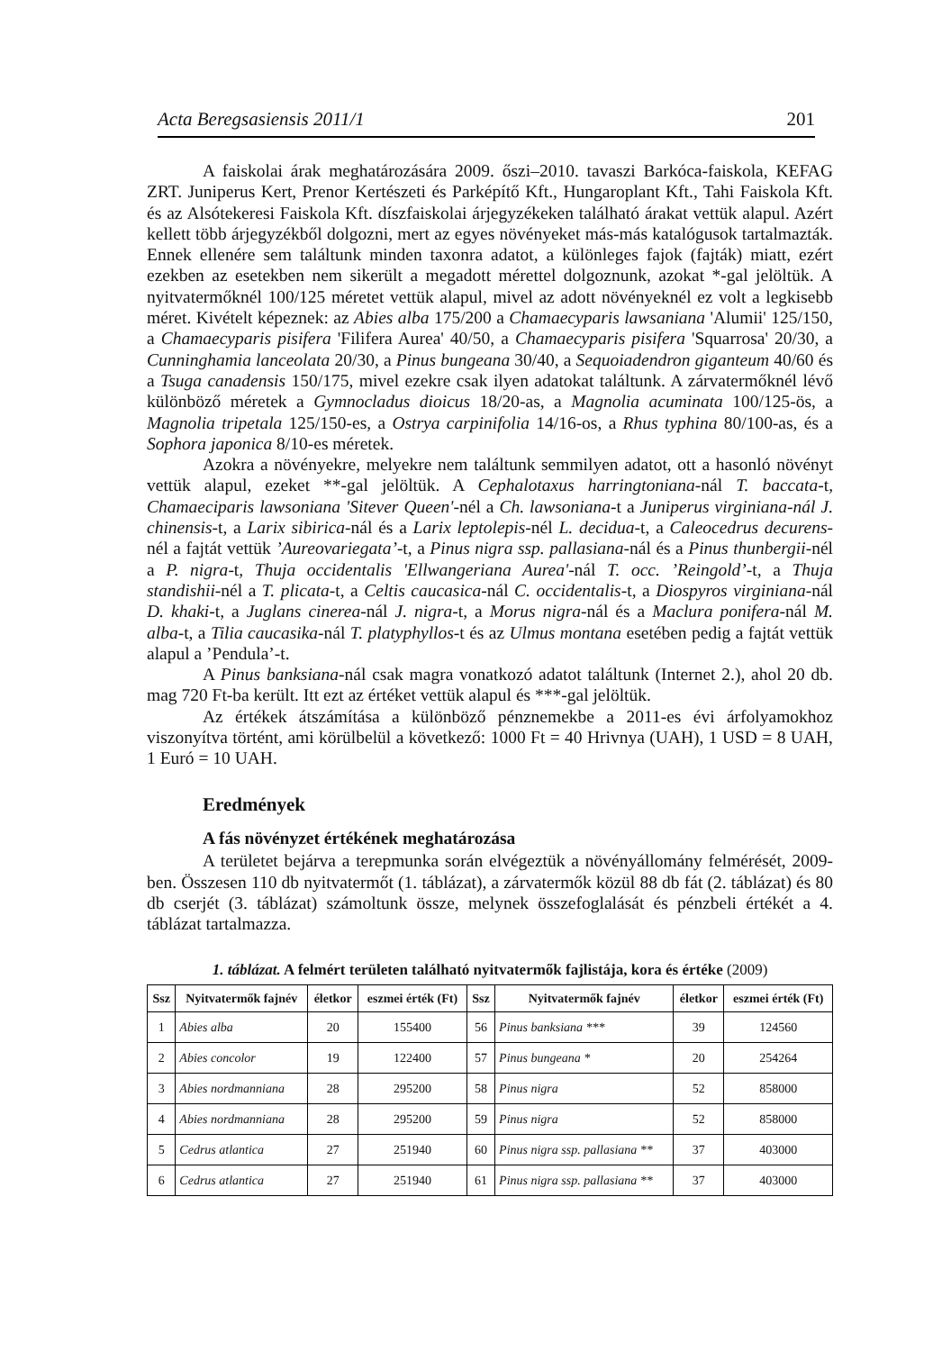Acta Beregsasiensis 2011/1 201
A faiskolai árak meghatározására 2009. őszi–2010. tavaszi Barkóca-faiskola, KEFAG ZRT. Juniperus Kert, Prenor Kertészeti és Parképítő Kft., Hungaroplant Kft., Tahi Faiskola Kft. és az Alsótekeresi Faiskola Kft. díszfaiskolai árjegyzékeken található árakat vettük alapul. Azért kellett több árjegyzékből dolgozni, mert az egyes növényeket más-más katalógusok tartalmazták. Ennek ellenére sem találtunk minden taxonra adatot, a különleges fajok (fajták) miatt, ezért ezekben az esetekben nem sikerült a megadott mérettel dolgoznunk, azokat *-gal jelöltük. A nyitvatermőknél 100/125 méretet vettük alapul, mivel az adott növényeknél ez volt a legkisebb méret. Kivételt képeznek: az Abies alba 175/200 a Chamaecyparis lawsaniana 'Alumii' 125/150, a Chamaecyparis pisifera 'Filifera Aurea' 40/50, a Chamaecyparis pisifera 'Squarrosa' 20/30, a Cunninghamia lanceolata 20/30, a Pinus bungeana 30/40, a Sequoiadendron giganteum 40/60 és a Tsuga canadensis 150/175, mivel ezekre csak ilyen adatokat találtunk. A zárvatermőknél lévő különböző méretek a Gymnocladus dioicus 18/20-as, a Magnolia acuminata 100/125-ös, a Magnolia tripetala 125/150-es, a Ostrya carpinifolia 14/16-os, a Rhus typhina 80/100-as, és a Sophora japonica 8/10-es méretek.
Azokra a növényekre, melyekre nem találtunk semmilyen adatot, ott a hasonló növényt vettük alapul, ezeket **-gal jelöltük. A Cephalotaxus harringtoniana-nál T. baccata-t, Chamaeciparis lawsoniana 'Sitever Queen'-nél a Ch. lawsoniana-t a Juniperus virginiana-nál J. chinensis-t, a Larix sibirica-nál és a Larix leptolepis-nél L. decidua-t, a Caleocedrus decurens-nél a fajtát vettük ’Aureovariegata’-t, a Pinus nigra ssp. pallasiana-nál és a Pinus thunbergii-nél a P. nigra-t, Thuja occidentalis 'Ellwangeriana Aurea'-nál T. occ. ’Reingold’-t, a Thuja standishii-nél a T. plicata-t, a Celtis caucasica-nál C. occidentalis-t, a Diospyros virginiana-nál D. khaki-t, a Juglans cinerea-nál J. nigra-t, a Morus nigra-nál és a Maclura ponifera-nál M. alba-t, a Tilia caucasika-nál T. platyphyllos-t és az Ulmus montana esetében pedig a fajtát vettük alapul a ’Pendula’-t.
A Pinus banksiana-nál csak magra vonatkozó adatot találtunk (Internet 2.), ahol 20 db. mag 720 Ft-ba került. Itt ezt az értéket vettük alapul és ***-gal jelöltük.
Az értékek átszámítása a különböző pénznemekbe a 2011-es évi árfolyamokhoz viszonyítva történt, ami körülbelül a következő: 1000 Ft = 40 Hrivnya (UAH), 1 USD = 8 UAH, 1 Euró = 10 UAH.
Eredmények
A fás növényzet értékének meghatározása
A területet bejárva a terepmunka során elvégeztük a növényállomány felmérését, 2009-ben. Összesen 110 db nyitvatermőt (1. táblázat), a zárvatermők közül 88 db fát (2. táblázat) és 80 db cserjét (3. táblázat) számoltunk össze, melynek összefoglalását és pénzbeli értékét a 4. táblázat tartalmazza.
1. táblázat. A felmért területen található nyitvatermők fajlistája, kora és értéke (2009)
| Ssz | Nyitvatermők fajnév | életkor | eszmei érték (Ft) | Ssz | Nyitvatermők fajnév | életkor | eszmei érték (Ft) |
| --- | --- | --- | --- | --- | --- | --- | --- |
| 1 | Abies alba | 20 | 155400 | 56 | Pinus banksiana *** | 39 | 124560 |
| 2 | Abies concolor | 19 | 122400 | 57 | Pinus bungeana * | 20 | 254264 |
| 3 | Abies nordmanniana | 28 | 295200 | 58 | Pinus nigra | 52 | 858000 |
| 4 | Abies nordmanniana | 28 | 295200 | 59 | Pinus nigra | 52 | 858000 |
| 5 | Cedrus atlantica | 27 | 251940 | 60 | Pinus nigra ssp. pallasiana ** | 37 | 403000 |
| 6 | Cedrus atlantica | 27 | 251940 | 61 | Pinus nigra ssp. pallasiana ** | 37 | 403000 |